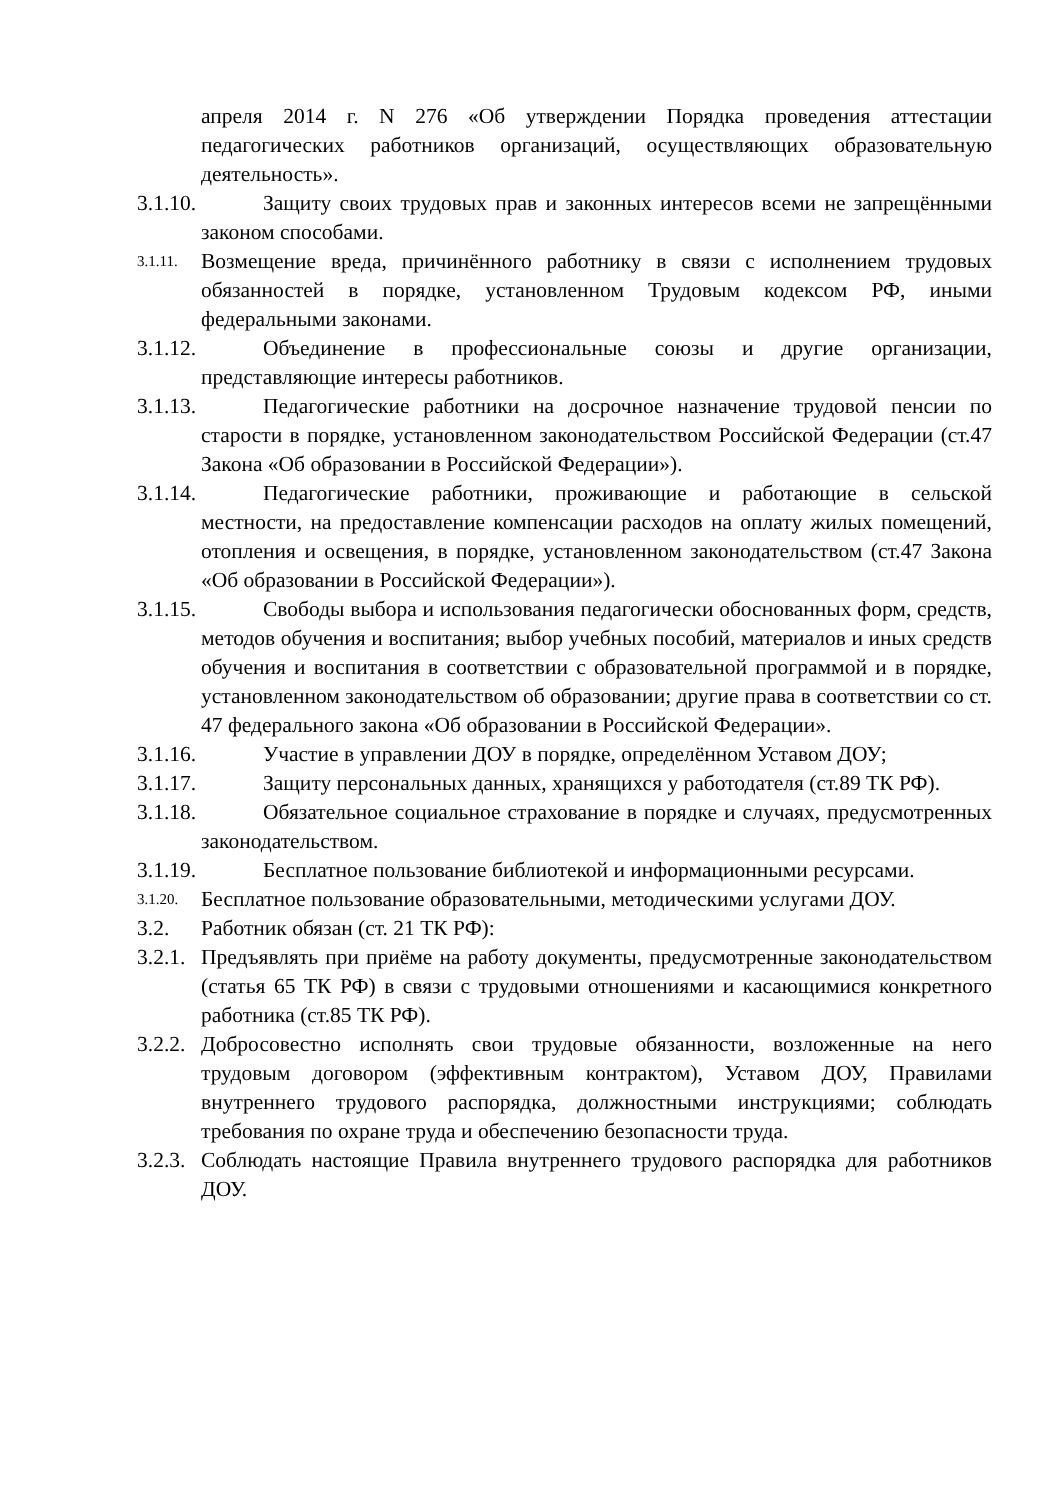апреля 2014 г. N 276 «Об утверждении Порядка проведения аттестации педагогических работников организаций, осуществляющих образовательную деятельность».
3.1.10. Защиту своих трудовых прав и законных интересов всеми не запрещёнными законом способами.
3.1.11. Возмещение вреда, причинённого работнику в связи с исполнением трудовых обязанностей в порядке, установленном Трудовым кодексом РФ, иными федеральными законами.
3.1.12. Объединение в профессиональные союзы и другие организации, представляющие интересы работников.
3.1.13. Педагогические работники на досрочное назначение трудовой пенсии по старости в порядке, установленном законодательством Российской Федерации (ст.47 Закона «Об образовании в Российской Федерации»).
3.1.14. Педагогические работники, проживающие и работающие в сельской местности, на предоставление компенсации расходов на оплату жилых помещений, отопления и освещения, в порядке, установленном законодательством (ст.47 Закона «Об образовании в Российской Федерации»).
3.1.15. Свободы выбора и использования педагогически обоснованных форм, средств, методов обучения и воспитания; выбор учебных пособий, материалов и иных средств обучения и воспитания в соответствии с образовательной программой и в порядке, установленном законодательством об образовании; другие права в соответствии со ст. 47 федерального закона «Об образовании в Российской Федерации».
3.1.16. Участие в управлении ДОУ в порядке, определённом Уставом ДОУ;
3.1.17. Защиту персональных данных, хранящихся у работодателя (ст.89 ТК РФ).
3.1.18. Обязательное социальное страхование в порядке и случаях, предусмотренных законодательством.
3.1.19. Бесплатное пользование библиотекой и информационными ресурсами.
3.1.20. Бесплатное пользование образовательными, методическими услугами ДОУ.
3.2. Работник обязан (ст. 21 ТК РФ):
3.2.1. Предъявлять при приёме на работу документы, предусмотренные законодательством (статья 65 ТК РФ) в связи с трудовыми отношениями и касающимися конкретного работника (ст.85 ТК РФ).
3.2.2. Добросовестно исполнять свои трудовые обязанности, возложенные на него трудовым договором (эффективным контрактом), Уставом ДОУ, Правилами внутреннего трудового распорядка, должностными инструкциями; соблюдать требования по охране труда и обеспечению безопасности труда.
3.2.3. Соблюдать настоящие Правила внутреннего трудового распорядка для работников ДОУ.